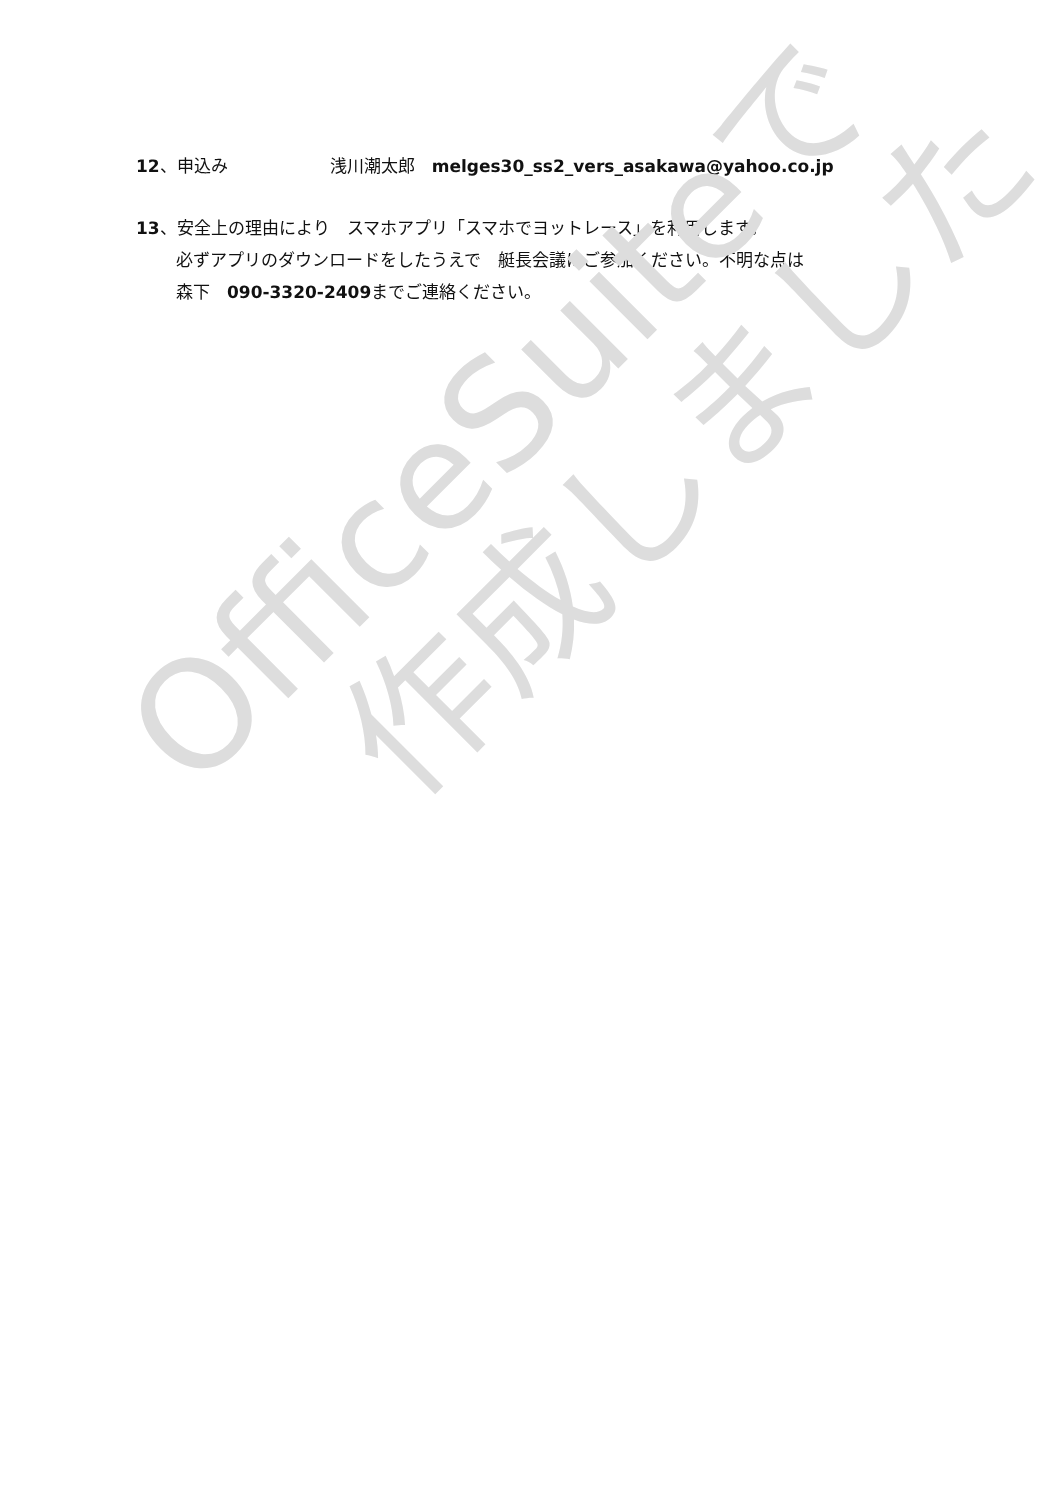12、申込み　　　　　　浅川潮太郎　melges30_ss2_vers_asakawa@yahoo.co.jp
13、安全上の理由により　スマホアプリ「スマホでヨットレース」を利用します。
必ずアプリのダウンロードをしたうえで　艇長会議にご参加ください。不明な点は
森下　090-3320-2409までご連絡ください。
OfficeSuiteで
作成しました